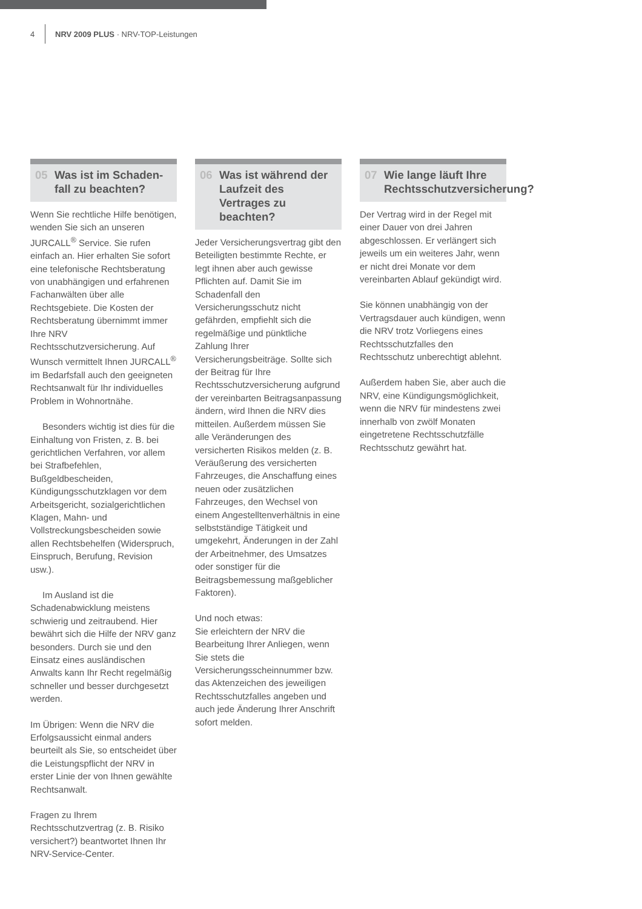4 NRV 2009 PLUS · NRV-TOP-Leistungen
05 Was ist im Schaden­fall zu beachten?
Wenn Sie rechtliche Hilfe benötigen, wenden Sie sich an unseren JURCALL<sup>®</sup> Service. Sie rufen einfach an. Hier erhalten Sie sofort eine telefonische Rechtsberatung von unabhängigen und erfahrenen Fachanwälten über alle Rechtsgebiete. Die Kosten der Rechtsberatung übernimmt immer Ihre NRV Rechtsschutzversicherung. Auf Wunsch vermittelt Ihnen JURCALL<sup>®</sup> im Bedarfsfall auch den geeigneten Rechtsanwalt für Ihr individuelles Problem in Wohnortnähe.
Besonders wichtig ist dies für die Einhaltung von Fristen, z. B. bei gerichtlichen Verfahren, vor allem bei Strafbefehlen, Bußgeldbescheiden, Kündigungsschutzklagen vor dem Arbeitsgericht, sozialgerichtlichen Klagen, Mahn- und Vollstreckungsbescheiden sowie allen Rechtsbehelfen (Widerspruch, Einspruch, Berufung, Revision usw.).
Im Ausland ist die Schadenabwicklung meistens schwierig und zeitraubend. Hier bewährt sich die Hilfe der NRV ganz besonders. Durch sie und den Einsatz eines ausländischen Anwalts kann Ihr Recht regelmäßig schneller und besser durchgesetzt werden.
Im Übrigen: Wenn die NRV die Erfolgsaussicht einmal anders beurteilt als Sie, so entscheidet über die Leistungspflicht der NRV in erster Linie der von Ihnen gewählte Rechtsanwalt.
Fragen zu Ihrem Rechtsschutzvertrag (z. B. Risiko versichert?) beantwortet Ihnen Ihr NRV-Service-Center.
06 Was ist während der Laufzeit des Vertrages zu beachten?
Jeder Versicherungsvertrag gibt den Beteiligten bestimmte Rechte, er legt ihnen aber auch gewisse Pflichten auf. Damit Sie im Schadenfall den Versicherungsschutz nicht gefährden, empfiehlt sich die regelmäßige und pünktliche Zahlung Ihrer Versicherungsbeiträge. Sollte sich der Beitrag für Ihre Rechtsschutzversicherung aufgrund der vereinbarten Beitragsanpassung ändern, wird Ihnen die NRV dies mitteilen. Außerdem müssen Sie alle Veränderungen des versicherten Risikos melden (z. B. Veräußerung des versicherten Fahrzeuges, die Anschaffung eines neuen oder zusätzlichen Fahrzeuges, den Wechsel von einem Angestelltenverhältnis in eine selbstständige Tätigkeit und umgekehrt, Änderungen in der Zahl der Arbeitnehmer, des Umsatzes oder sonstiger für die Beitragsbemessung maßgeblicher Faktoren).
Und noch etwas:
Sie erleichtern der NRV die Bearbeitung Ihrer Anliegen, wenn Sie stets die Versicherungsscheinnummer bzw. das Aktenzeichen des jeweiligen Rechtsschutzfalles angeben und auch jede Änderung Ihrer Anschrift sofort melden.
07 Wie lange läuft Ihre Rechtsschutzversicherung?
Der Vertrag wird in der Regel mit einer Dauer von drei Jahren abgeschlossen. Er verlängert sich jeweils um ein weiteres Jahr, wenn er nicht drei Monate vor dem vereinbarten Ablauf gekündigt wird.
Sie können unabhängig von der Vertragsdauer auch kündigen, wenn die NRV trotz Vorliegens eines Rechtsschutzfalles den Rechtsschutz unberechtigt ablehnt.
Außerdem haben Sie, aber auch die NRV, eine Kündigungsmöglichkeit, wenn die NRV für mindestens zwei innerhalb von zwölf Monaten eingetretene Rechtsschutzfälle Rechtsschutz gewährt hat.